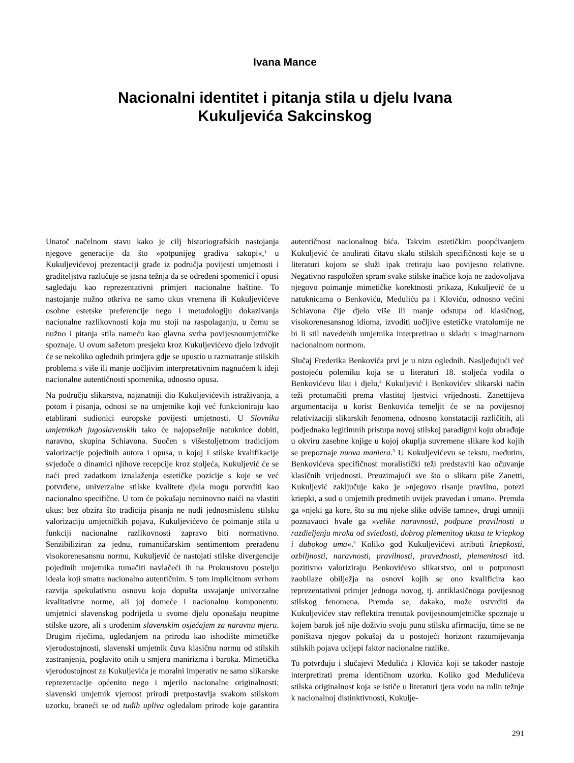Ivana Mance
Nacionalni identitet i pitanja stila u djelu Ivana
Kukuljevića Sakcinskog
Unatoč načelnom stavu kako je cilj historiografskih nastojanja njegove generacije da što »potpunijeg gradiva sakupi«,<sup>1</sup> u Kukuljevićevoj prezentaciji građe iz područja povijesti umjetnosti i graditeljstva razlučuje se jasna težnja da se određeni spomenici i opusi sagledaju kao reprezentativni primjeri nacionalne baštine. To nastojanje nužno otkriva ne samo ukus vremena ili Kukuljevićeve osobne estetske preferencije nego i metodologiju dokazivanja nacionalne razlikovnosti koja mu stoji na raspolaganju, u čemu se nužno i pitanja stila nameću kao glavna svrha povijesnoumjetničke spoznaje. U ovom sažetom presjeku kroz Kukuljevićevo djelo izdvojit će se nekoliko oglednih primjera gdje se upustio u razmatranje stilskih problema s više ili manje uočljivim interpretativnim nagnućem k ideji nacionalne autentičnosti spomenika, odnosno opusa.
Na području slikarstva, najznatniji dio Kukuljevićevih istraživanja, a potom i pisanja, odnosi se na umjetnike koji već funkcioniraju kao etablirani sudionici europske povijesti umjetnosti. U Slovniku umjetnikah jugoslavenskih tako će najopsežnije natuknice dobiti, naravno, skupina Schiavona. Suočen s višestoljetnom tradicijom valorizacije pojedinih autora i opusa, u kojoj i stilske kvalifikacije svjedoče o dinamici njihove recepcije kroz stoljeća, Kukuljević će se naći pred zadatkom iznalaženja estetičke pozicije s koje se već potvrđene, univerzalne stilske kvalitete djela mogu potvrditi kao nacionalno specifične. U tom će pokušaju neminovno naići na vlastiti ukus: bez obzira što tradicija pisanja ne nudi jednosmislenu stilsku valorizaciju umjetničkih pojava, Kukuljevićevo će poimanje stila u funkciji nacionalne razlikovnosti zapravo biti normativno. Senzibiliziran za jednu, romantičarskim sentimentom prerađenu visokorenesansnu normu, Kukuljević će nastojati stilske divergencije pojedinih umjetnika tumačiti navlačeći ih na Prokrustovu postelju ideala koji smatra nacionalno autentičnim. S tom implicitnom svrhom razvija spekulativnu osnovu koja dopušta usvajanje univerzalne kvalitativne norme, ali joj domeće i nacionalnu komponentu: umjetnici slavenskog podrijetla u svome djelu oponašaju neupitne stilske uzore, ali s urođenim slavenskim osjećajem za naravnu mjeru. Drugim riječima, ugledanjem na prirodu kao ishodište mimetičke vjerodostojnosti, slavenski umjetnik čuva klasičnu normu od stilskih zastranjenja, poglavito onih u smjeru manirizma i baroka. Mimetička vjerodostojnost za Kukuljevića je moralni imperativ ne samo slikarske reprezentacije općenito nego i mjerilo nacionalne originalnosti: slavenski umjetnik vjernost prirodi pretpostavlja svakom stilskom uzorku, braneći se od tuđih upliva ogledalom prirode koje garantira autentičnost nacionalnog bića. Takvim estetičkim poopćivanjem Kukuljević će anulirati čitavu skalu stilskih specifičnosti koje se u literaturi kojom se služi ipak tretiraju kao povijesno relativne. Negativno raspoložen spram svake stilske inačice koja ne zadovoljava njegovo poimanje mimetičke korektnosti prikaza, Kukuljević će u natuknicama o Benkoviću, Meduliću pa i Kloviću, odnosno većini Schiavona čije djelo više ili manje odstupa od klasičnog, visokorenesansnog idioma, izvoditi uočljive estetičke vratolomije ne bi li stil navedenih umjetnika interpretirao u skladu s imaginarnom nacionalnom normom.
Slučaj Frederika Benkovića prvi je u nizu oglednih. Nasljeđujući već postojeću polemiku koja se u literaturi 18. stoljeća vodila o Benkovićevu liku i djelu,<sup>2</sup> Kukuljević i Benkovićev slikarski način teži protumačiti prema vlastitoj ljestvici vrijednosti. Zanettijeva argumentacija u korist Benkovića temeljit će se na povijesnoj relativizaciji slikarskih fenomena, odnosno konstataciji različitih, ali podjednako legitimnih pristupa novoj stilskoj paradigmi koju obrađuje u okviru zasebne knjige u kojoj okuplja suvremene slikare kod kojih se prepoznaje nuova maniera.<sup>3</sup> U Kukuljevićevu se tekstu, međutim, Benkovićeva specifičnost moralistički teži predstaviti kao očuvanje klasičnih vrijednosti. Preuzimajući sve što o slikaru piše Zanetti, Kukuljević zaključuje kako je »njegovo risanje pravilno, potezi kriepki, a sud o umjetnih predmetih uvijek pravedan i uman«. Premda ga »njeki ga kore, što su mu njeke slike odviše tamne«, drugi umniji poznavaoci hvale ga »velike naravnosti, podpune pravilnosti u razdieljenju mraka od svietlosti, dobrog plemenitog ukusa te kriepkog i dubokog uma«.<sup>4</sup> Koliko god Kukuljevićevi atributi kriepkosti, ozbiljnosti, naravnosti, pravilnosti, pravednosti, plemenitosti itd. pozitivno valoriziraju Benkovićevo slikarstvo, oni u potpunosti zaobilaze obilježja na osnovi kojih se ono kvalificira kao reprezentativni primjer jednoga novog, tj. antiklasičnoga povijesnog stilskog fenomena. Premda se, dakako, može ustvrditi da Kukuljevićev stav reflektira trenutak povijesnoumjetničke spoznaje u kojem barok još nije doživio svoju punu stilsku afirmaciju, time se ne poništava njegov pokušaj da u postojeći horizont razumijevanja stilskih pojava ucijepi faktor nacionalne razlike.
To potvrđuju i slučajevi Medulića i Klovića koji se također nastoje interpretirati prema identičnom uzorku. Koliko god Medulićeva stilska originalnost koja se ističe u literaturi tjera vodu na mlin težnje k nacionalnoj distinktivnosti, Kukulje-
291